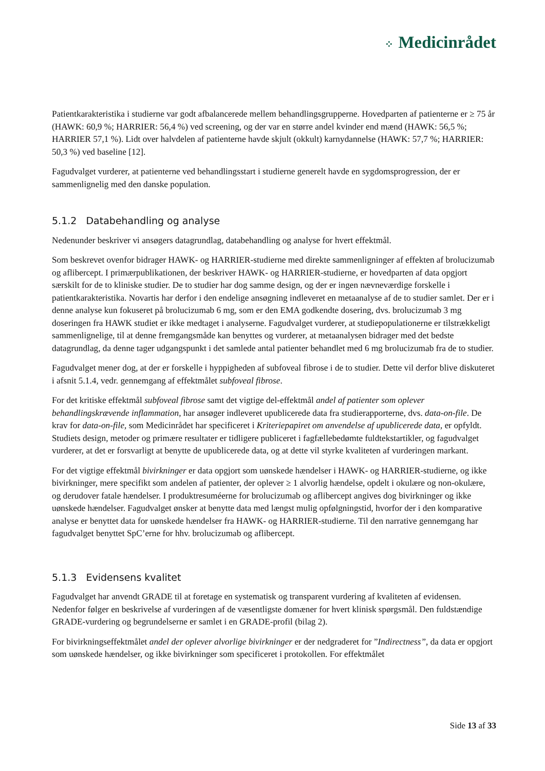⁘ Medicinrådet
Patientkarakteristika i studierne var godt afbalancerede mellem behandlingsgrupperne. Hovedparten af patienterne er ≥ 75 år (HAWK: 60,9 %; HARRIER: 56,4 %) ved screening, og der var en større andel kvinder end mænd (HAWK: 56,5 %; HARRIER 57,1 %). Lidt over halvdelen af patienterne havde skjult (okkult) karnydannelse (HAWK: 57,7 %; HARRIER: 50,3 %) ved baseline [12].
Fagudvalget vurderer, at patienterne ved behandlingsstart i studierne generelt havde en sygdomsprogression, der er sammenlignelig med den danske population.
5.1.2 Databehandling og analyse
Nedenunder beskriver vi ansøgers datagrundlag, databehandling og analyse for hvert effektmål.
Som beskrevet ovenfor bidrager HAWK- og HARRIER-studierne med direkte sammenligninger af effekten af brolucizumab og aflibercept. I primærpublikationen, der beskriver HAWK- og HARRIER-studierne, er hovedparten af data opgjort særskilt for de to kliniske studier. De to studier har dog samme design, og der er ingen nævneværdige forskelle i patientkarakteristika. Novartis har derfor i den endelige ansøgning indleveret en metaanalyse af de to studier samlet. Der er i denne analyse kun fokuseret på brolucizumab 6 mg, som er den EMA godkendte dosering, dvs. brolucizumab 3 mg doseringen fra HAWK studiet er ikke medtaget i analyserne. Fagudvalget vurderer, at studiepopulationerne er tilstrækkeligt sammenlignelige, til at denne fremgangsmåde kan benyttes og vurderer, at metaanalysen bidrager med det bedste datagrundlag, da denne tager udgangspunkt i det samlede antal patienter behandlet med 6 mg brolucizumab fra de to studier.
Fagudvalget mener dog, at der er forskelle i hyppigheden af subfoveal fibrose i de to studier. Dette vil derfor blive diskuteret i afsnit 5.1.4, vedr. gennemgang af effektmålet subfoveal fibrose.
For det kritiske effektmål subfoveal fibrose samt det vigtige del-effektmål andel af patienter som oplever behandlingskrævende inflammation, har ansøger indleveret upublicerede data fra studierapporterne, dvs. data-on-file. De krav for data-on-file, som Medicinrådet har specificeret i Kriteriepapiret om anvendelse af upublicerede data, er opfyldt. Studiets design, metoder og primære resultater er tidligere publiceret i fagfællebedømte fuldtekstartikler, og fagudvalget vurderer, at det er forsvarligt at benytte de upublicerede data, og at dette vil styrke kvaliteten af vurderingen markant.
For det vigtige effektmål bivirkninger er data opgjort som uønskede hændelser i HAWK- og HARRIER-studierne, og ikke bivirkninger, mere specifikt som andelen af patienter, der oplever ≥ 1 alvorlig hændelse, opdelt i okulære og non-okulære, og derudover fatale hændelser. I produktresuméerne for brolucizumab og aflibercept angives dog bivirkninger og ikke uønskede hændelser. Fagudvalget ønsker at benytte data med længst mulig opfølgningstid, hvorfor der i den komparative analyse er benyttet data for uønskede hændelser fra HAWK- og HARRIER-studierne. Til den narrative gennemgang har fagudvalget benyttet SpC’erne for hhv. brolucizumab og aflibercept.
5.1.3 Evidensens kvalitet
Fagudvalget har anvendt GRADE til at foretage en systematisk og transparent vurdering af kvaliteten af evidensen. Nedenfor følger en beskrivelse af vurderingen af de væsentligste domæner for hvert klinisk spørgsmål. Den fuldstændige GRADE-vurdering og begrundelserne er samlet i en GRADE-profil (bilag 2).
For bivirkningseffektmålet andel der oplever alvorlige bivirkninger er der nedgraderet for ”Indirectness”, da data er opgjort som uønskede hændelser, og ikke bivirkninger som specificeret i protokollen. For effektmålet
Side 13 af 33